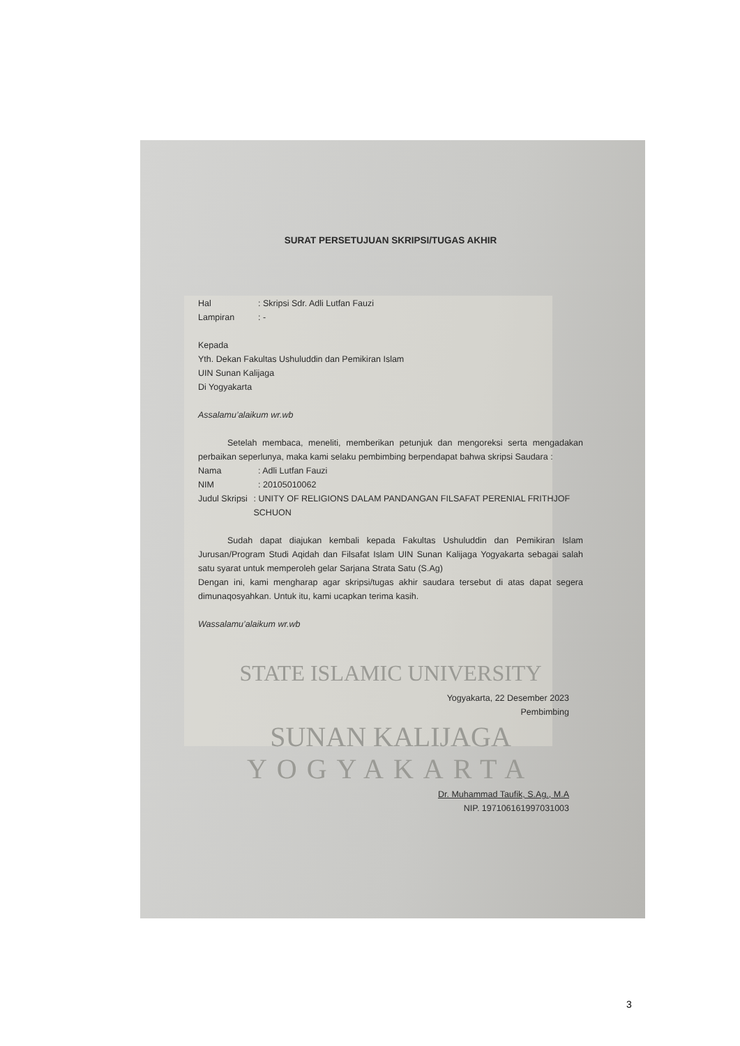SURAT PERSETUJUAN SKRIPSI/TUGAS AKHIR
Hal: Skripsi Sdr. Adli Lutfan Fauzi
Lampiran: -
Kepada
Yth. Dekan Fakultas Ushuluddin dan Pemikiran Islam
UIN Sunan Kalijaga
Di Yogyakarta
Assalamu’alaikum wr.wb
Setelah membaca, meneliti, memberikan petunjuk dan mengoreksi serta mengadakan perbaikan seperlunya, maka kami selaku pembimbing berpendapat bahwa skripsi Saudara :
Nama: Adli Lutfan Fauzi
NIM: 20105010062
Judul Skripsi: UNITY OF RELIGIONS DALAM PANDANGAN FILSAFAT PERENIAL FRITHJOF SCHUON
Sudah dapat diajukan kembali kepada Fakultas Ushuluddin dan Pemikiran Islam Jurusan/Program Studi Aqidah dan Filsafat Islam UIN Sunan Kalijaga Yogyakarta sebagai salah satu syarat untuk memperoleh gelar Sarjana Strata Satu (S.Ag)
Dengan ini, kami mengharap agar skripsi/tugas akhir saudara tersebut di atas dapat segera dimunaqosyahkan. Untuk itu, kami ucapkan terima kasih.
Wassalamu’alaikum wr.wb
STATE ISLAMIC UNIVERSITY
Yogyakarta, 22 Desember 2023
Pembimbing
SUNAN KALIJAGA
YOGYAKARTA
Dr. Muhammad Taufik, S.Ag., M.A
NIP. 197106161997031003
3